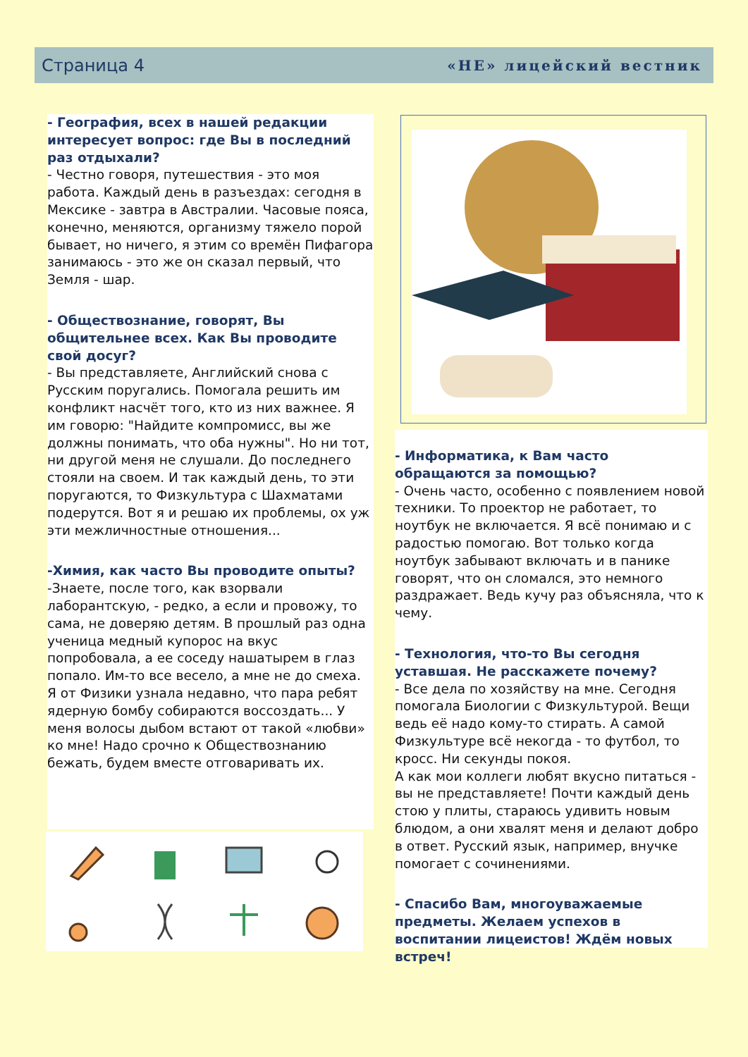Страница 4 «НЕ» лицейский вестник
- География, всех в нашей редакции интересует вопрос: где Вы в последний раз отдыхали?
- Честно говоря, путешествия - это моя работа. Каждый день в разъездах: сегодня в Мексике - завтра в Австралии. Часовые пояса, конечно, меняются, организму тяжело порой бывает, но ничего, я этим со времён Пифагора занимаюсь - это же он сказал первый, что Земля - шар.
- Обществознание, говорят, Вы общительнее всех. Как Вы проводите свой досуг?
- Вы представляете, Английский снова с Русским поругались. Помогала решить им конфликт насчёт того, кто из них важнее. Я им говорю: "Найдите компромисс, вы же должны понимать, что оба нужны". Но ни тот, ни другой меня не слушали. До последнего стояли на своем. И так каждый день, то эти поругаются, то Физкультура с Шахматами подерутся. Вот я и решаю их проблемы, ох уж эти межличностные отношения...
-Химия, как часто Вы проводите опыты?
-Знаете, после того, как взорвали лаборантскую, - редко, а если и провожу, то сама, не доверяю детям. В прошлый раз одна ученица медный купорос на вкус попробовала, а ее соседу нашатырем в глаз попало. Им-то все весело, а мне не до смеха. Я от Физики узнала недавно, что пара ребят ядерную бомбу собираются воссоздать... У меня волосы дыбом встают от такой «любви» ко мне! Надо срочно к Обществознанию бежать, будем вместе отговаривать их.
- Информатика, к Вам часто обращаются за помощью?
- Очень часто, особенно с появлением новой техники. То проектор не работает, то ноутбук не включается. Я всё понимаю и с радостью помогаю. Вот только когда ноутбук забывают включать и в панике говорят, что он сломался, это немного раздражает. Ведь кучу раз объясняла, что к чему.
- Технология, что-то Вы сегодня уставшая. Не расскажете почему?
- Все дела по хозяйству на мне. Сегодня помогала Биологии с Физкультурой. Вещи ведь её надо кому-то стирать. А самой Физкультуре всё некогда - то футбол, то кросс. Ни секунды покоя.
А как мои коллеги любят вкусно питаться - вы не представляете! Почти каждый день стою у плиты, стараюсь удивить новым блюдом, а они хвалят меня и делают добро в ответ. Русский язык, например, внучке помогает с сочинениями.
- Спасибо Вам, многоуважаемые предметы. Желаем успехов в воспитании лицеистов! Ждём новых встреч!